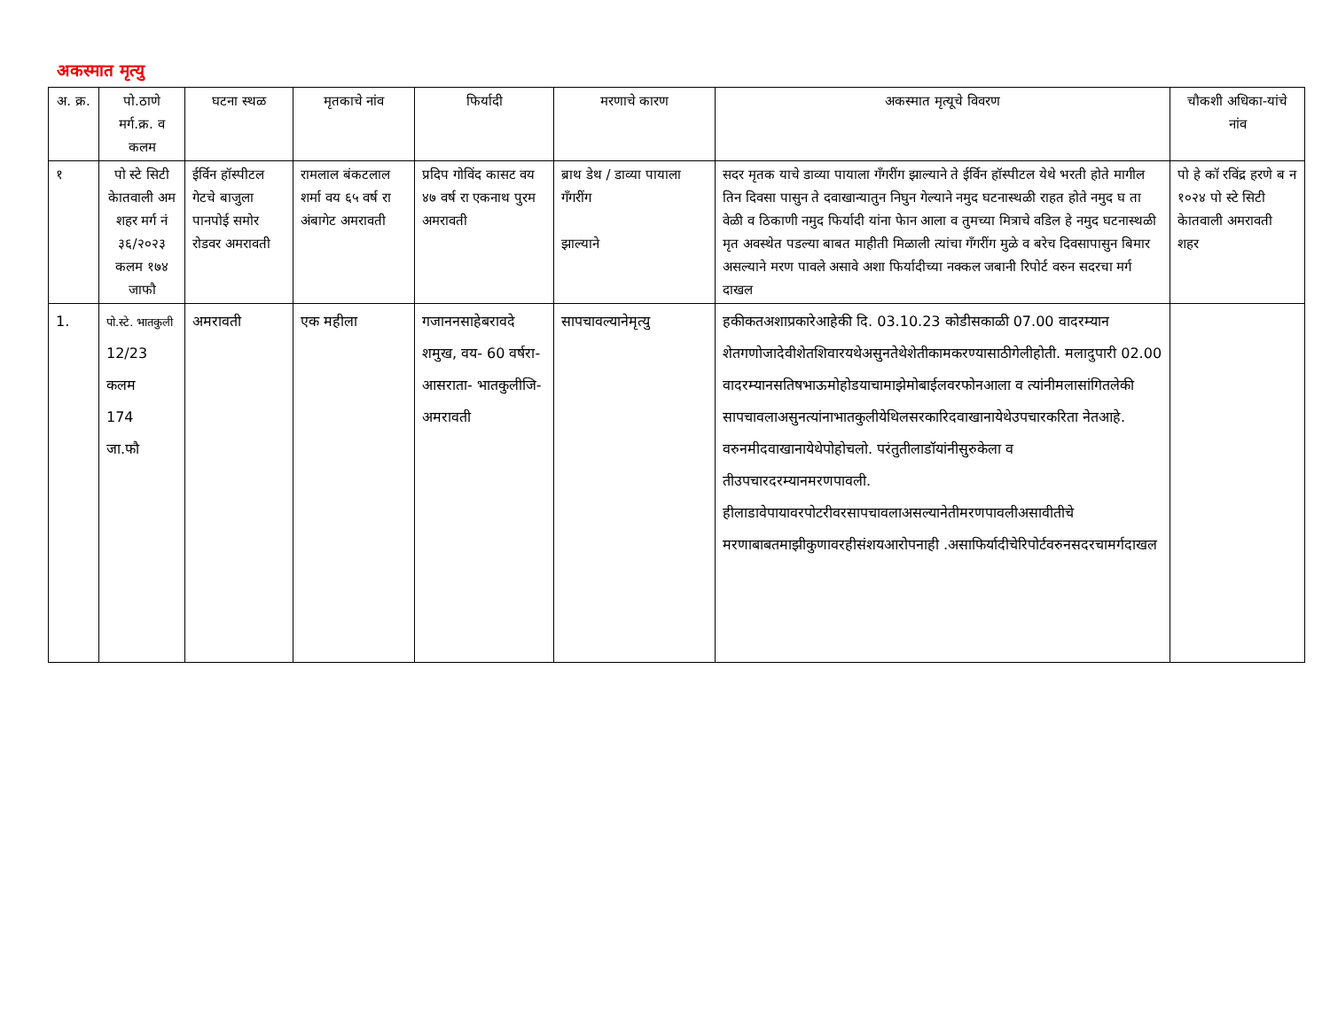अकस्मात मृत्यु
| अ. क्र. | पो.ठाणे मर्ग.क्र. व कलम | घटना स्थळ | मृतकाचे नांव | फिर्यादी | मरणाचे कारण | अकस्मात मृत्यूचे विवरण | चौकशी अधिका-यांचे नांव |
| --- | --- | --- | --- | --- | --- | --- | --- |
| १ | पो स्टे सिटी केातवाली अम शहर मर्ग नं ३६/२०२३ कलम १७४ जाफौ | ईर्विन हॉस्पीटल गेटचे बाजुला पानपोई समोर रोडवर अमरावती | रामलाल बंकटलाल शर्मा वय ६५ वर्ष रा अंबागेट अमरावती | प्रदिप गोविंद कासट वय ४७ वर्ष रा एकनाथ पुरम अमरावती | ब्राथ डेथ / डाव्या पायाला गॅंगरींग झाल्याने | सदर मृतक याचे डाव्या पायाला गॅंगरींग झाल्याने ते ईर्विन हॉस्पीटल येथे भरती होते मागील तिन दिवसा पासुन ते दवाखान्यातुन निघुन गेल्याने नमुद घटनास्थळी राहत होते नमुद घ ता वेळी व ठिकाणी नमुद फिर्यादी यांना फेान आला व तुमच्या मित्राचे वडिल हे नमुद घटनास्थळी मृत अवस्थेत पडल्या बाबत माहीती मिळाली त्यांचा गॅंगरींग मुळे व बरेच दिवसापासुन बिमार असल्याने मरण पावले असावे अशा फिर्यादीच्या नक्कल जबानी रिपोर्ट वरुन सदरचा मर्ग दाखल | पो हे कॉ रविंद्र हरणे ब न १०२४ पो स्टे सिटी केातवाली अमरावती शहर |
| 1. | पो.स्टे. भातकुली 12/23 कलम 174 जा.फौ | अमरावती | एक महीला | गजाननसाहेबरावदे शमुख, वय- 60 वर्षरा- आसराता- भातकुलीजि- अमरावती | सापचावल्यानेमृत्यु | हकीकतअशाप्रकारेआहेकी दि. 03.10.23 कोडीसकाळी 07.00 वादरम्यान शेतगणोजादेवीशेतशिवारयथेअसुनतेथेशेतीकामकरण्यासाठीगेलीहोती. मलादुपारी 02.00 वादरम्यानसतिषभाऊमोहोडयाचामाझेमोबाईलवरफोनआला व त्यांनीमलासांगितलेकी सापचावलाअसुनत्यांनाभातकुलीयेथिलसरकारिदवाखानायेथेउपचारकरिता नेतआहे. वरुनमीदवाखानायेथेपोहोचलो. परंतुतीलाडॉयांनीसुरुकेला व तीउपचारदरम्यानमरणपावली. हीलाडावेपायावरपोटरीवरसापचावलाअसल्यानेतीमरणपावलीअसावीतीचे मरणाबाबतमाझीकुणावरहीसंशयआरोपनाही .असाफिर्यादीचेरिपोर्टवरुनसदरचामर्गदाखल | |